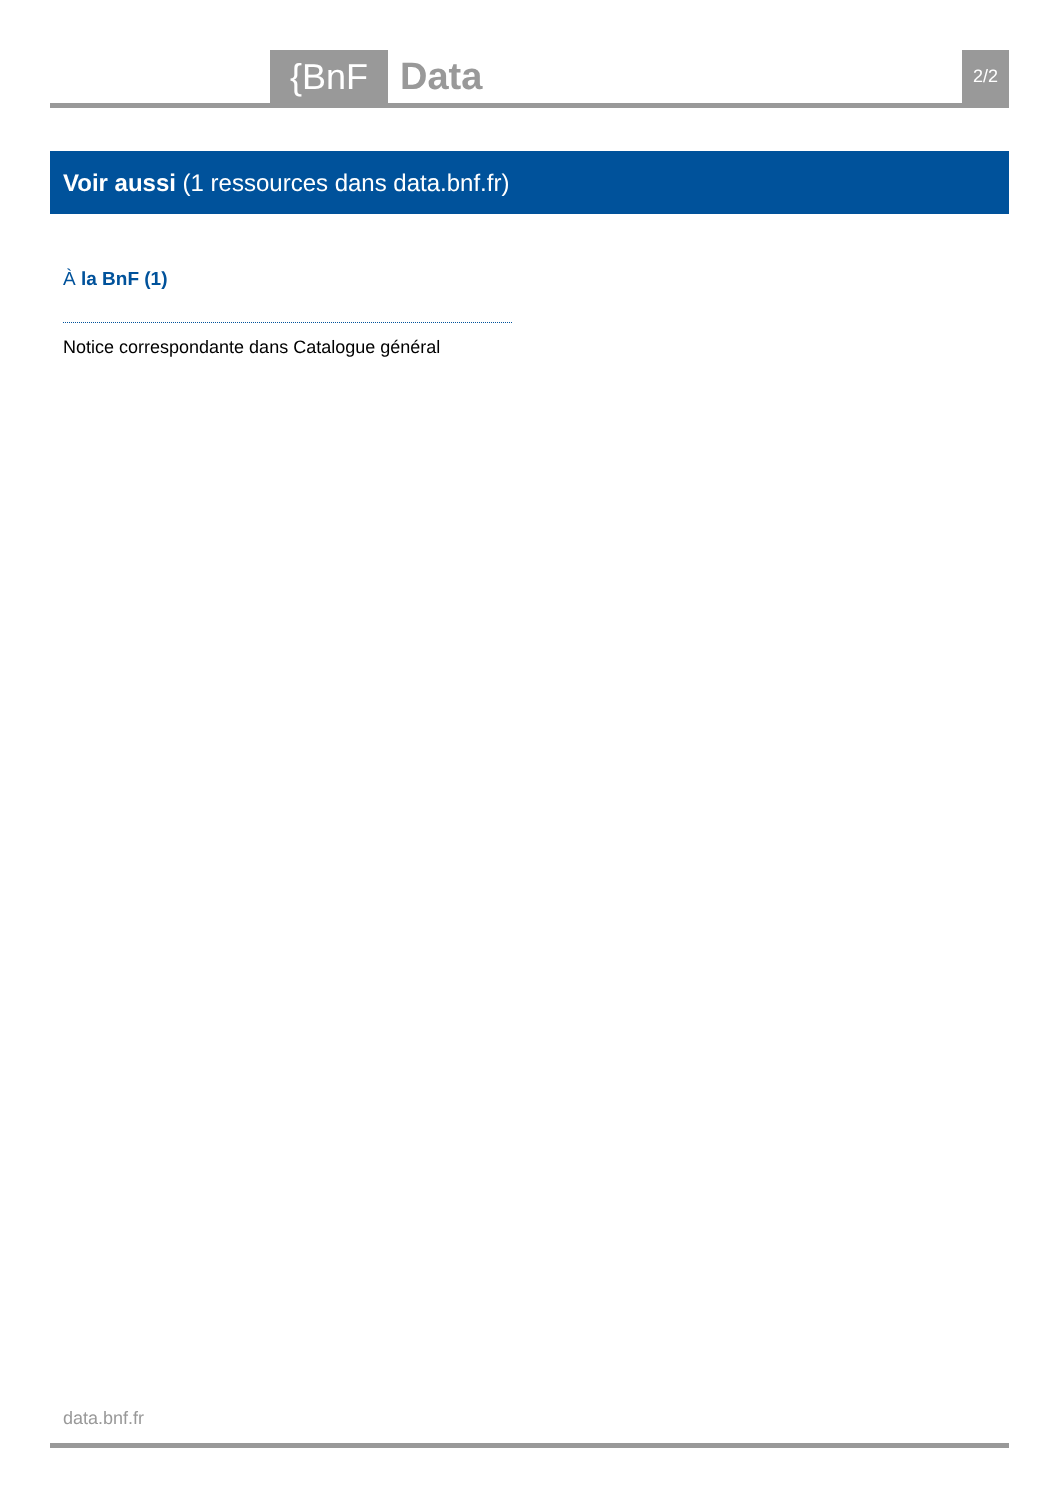{BnF Data 2/2
Voir aussi (1 ressources dans data.bnf.fr)
À la BnF (1)
Notice correspondante dans Catalogue général
data.bnf.fr